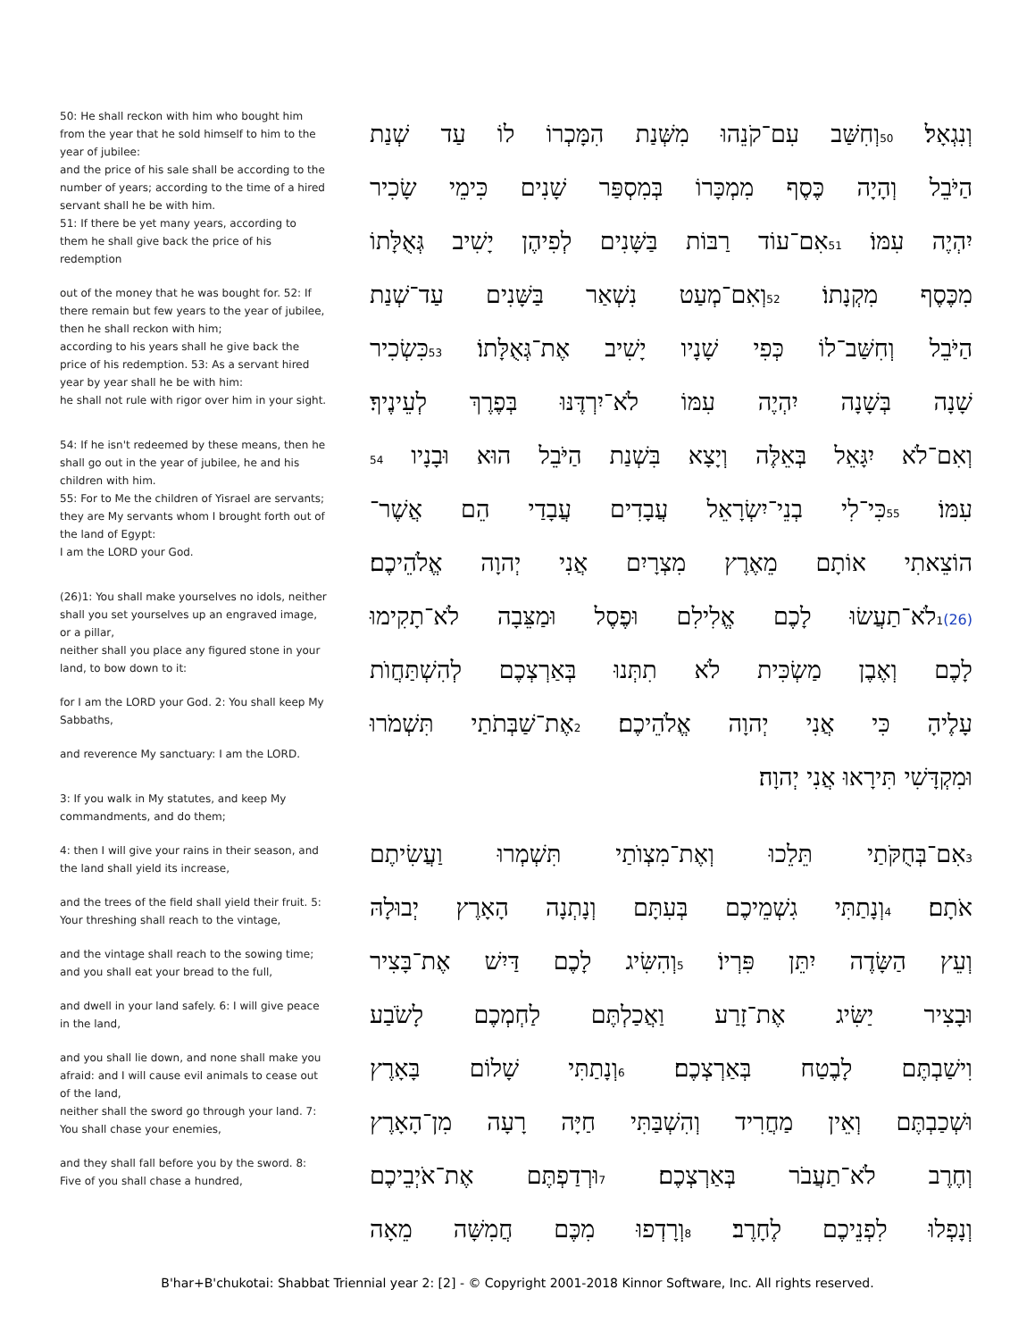50: He shall reckon with him who bought him from the year that he sold himself to him to the year of jubilee:
and the price of his sale shall be according to the number of years; according to the time of a hired servant shall he be with him.
51: If there be yet many years, according to them he shall give back the price of his redemption
out of the money that he was bought for. 52: If there remain but few years to the year of jubilee, then he shall reckon with him;
according to his years shall he give back the price of his redemption. 53: As a servant hired year by year shall he be with him:
he shall not rule with rigor over him in your sight.
54: If he isn't redeemed by these means, then he shall go out in the year of jubilee, he and his children with him.
55: For to Me the children of Yisrael are servants; they are My servants whom I brought forth out of the land of Egypt:
I am the LORD your God.
(26)1: You shall make yourselves no idols, neither shall you set yourselves up an engraved image, or a pillar,
neither shall you place any figured stone in your land, to bow down to it:
for I am the LORD your God. 2: You shall keep My Sabbaths,
and reverence My sanctuary: I am the LORD.
3: If you walk in My statutes, and keep My commandments, and do them;
4: then I will give your rains in their season, and the land shall yield its increase,
and the trees of the field shall yield their fruit. 5: Your threshing shall reach to the vintage,
and the vintage shall reach to the sowing time; and you shall eat your bread to the full,
and dwell in your land safely. 6: I will give peace in the land,
and you shall lie down, and none shall make you afraid: and I will cause evil animals to cease out of the land,
neither shall the sword go through your land. 7: You shall chase your enemies,
and they shall fall before you by the sword. 8: Five of you shall chase a hundred,
וְנִגְאָל׃ 50וְחִשַּׁב עִם־קֹנֵהוּ מִשְּׁנַת הִמָּכְרוֹ לוֹ עַד שְׁנַת
הַיֹּבֵל וְהָיָה כֶּסֶף מִמְכָּרוֹ בְּמִסְפַּר שָׁנִים כִּימֵי שָׂכִיר
יִהְיֶה עִמּוֹ׃ 51אִם־עוֹד רַבּוֹת בַּשָּׁנִים לְפִיהֶן יָשִׁיב גְּאֻלָּתוֹ
מִכֶּסֶף מִקְנָתוֹ׃ 52וְאִם־מְעַט נִשְׁאַר בַּשָּׁנִים עַד־שְׁנַת
הַיֹּבֵל וְחִשַּׁב־לוֹ כְּפִי שָׁנָיו יָשִׁיב אֶת־גְּאֻלָּתוֹ׃ 53כִּשְׂכִיר
שָׁנָה בְּשָׁנָה יִהְיֶה עִמּוֹ לֹא־יִרְדֶּנּוּ בְּפֶרֶךְ לְעֵינֶיךָ׃
וְאִם־לֹא יִגָּאֵל בְּאֵלֶּה וְיָצָא בִּשְׁנַת הַיֹּבֵל הוּא וּבָנָיו 54
עִמּוֹ׃ 55כִּי־לִי בְנֵי־יִשְׂרָאֵל עֲבָדִים עֲבָדַי הֵם אֲשֶׁר־
הוֹצֵאתִי אוֹתָם מֵאֶרֶץ מִצְרָיִם אֲנִי יְהוָה אֱלֹהֵיכֶם׃
(26) 1לֹא־תַעֲשׂוּ לָכֶם אֱלִילִם וּפֶסֶל וּמַצֵּבָה לֹא־תָקִימוּ
לָכֶם וְאֶבֶן מַשְׂכִּית לֹא תִתְּנוּ בְּאַרְצְכֶם לְהִשְׁתַּחֲוֺת
עָלֶיהָ כִּי אֲנִי יְהוָה אֱלֹהֵיכֶם׃ 2אֶת־שַׁבְּתֹתַי תִּשְׁמֹרוּ
וּמִקְדָּשִׁי תִּירָאוּ אֲנִי יְהוָה׃
3אִם־בְּחֻקֹּתַי תֵּלֵכוּ וְאֶת־מִצְוֺתַי תִּשְׁמְרוּ וַעֲשִׂיתֶם
אֹתָם׃ 4וְנָתַתִּי גִשְׁמֵיכֶם בְּעִתָּם וְנָתְנָה הָאָרֶץ יְבוּלָהּ
וְעֵץ הַשָּׂדֶה יִתֵּן פִּרְיוֹ׃ 5וְהִשִּׂיג לָכֶם דַּיִשׁ אֶת־בָּצִיר
וּבָצִיר יַשִּׂיג אֶת־זָרַע וַאֲכַלְתֶּם לַחְמְכֶם לָשֹׂבַע
וִישַׁבְתֶּם לָבֶטַח בְּאַרְצְכֶם׃ 6וְנָתַתִּי שָׁלוֹם בָּאָרֶץ
וּשְׁכַבְתֶּם וְאֵין מַחֲרִיד וְהִשְׁבַּתִּי חַיָּה רָעָה מִן־הָאָרֶץ
וְחֶרֶב לֹא־תַעֲבֹר בְּאַרְצְכֶם׃ 7וּרְדַפְתֶּם אֶת־אֹיְבֵיכֶם
וְנָפְלוּ לִפְנֵיכֶם לֶחָרֶב׃ 8וְרָדְפוּ מִכֶּם חֲמִשָּׁה מֵאָה
B'har+B'chukotai: Shabbat Triennial year 2: [2] - © Copyright 2001-2018 Kinnor Software, Inc. All rights reserved.